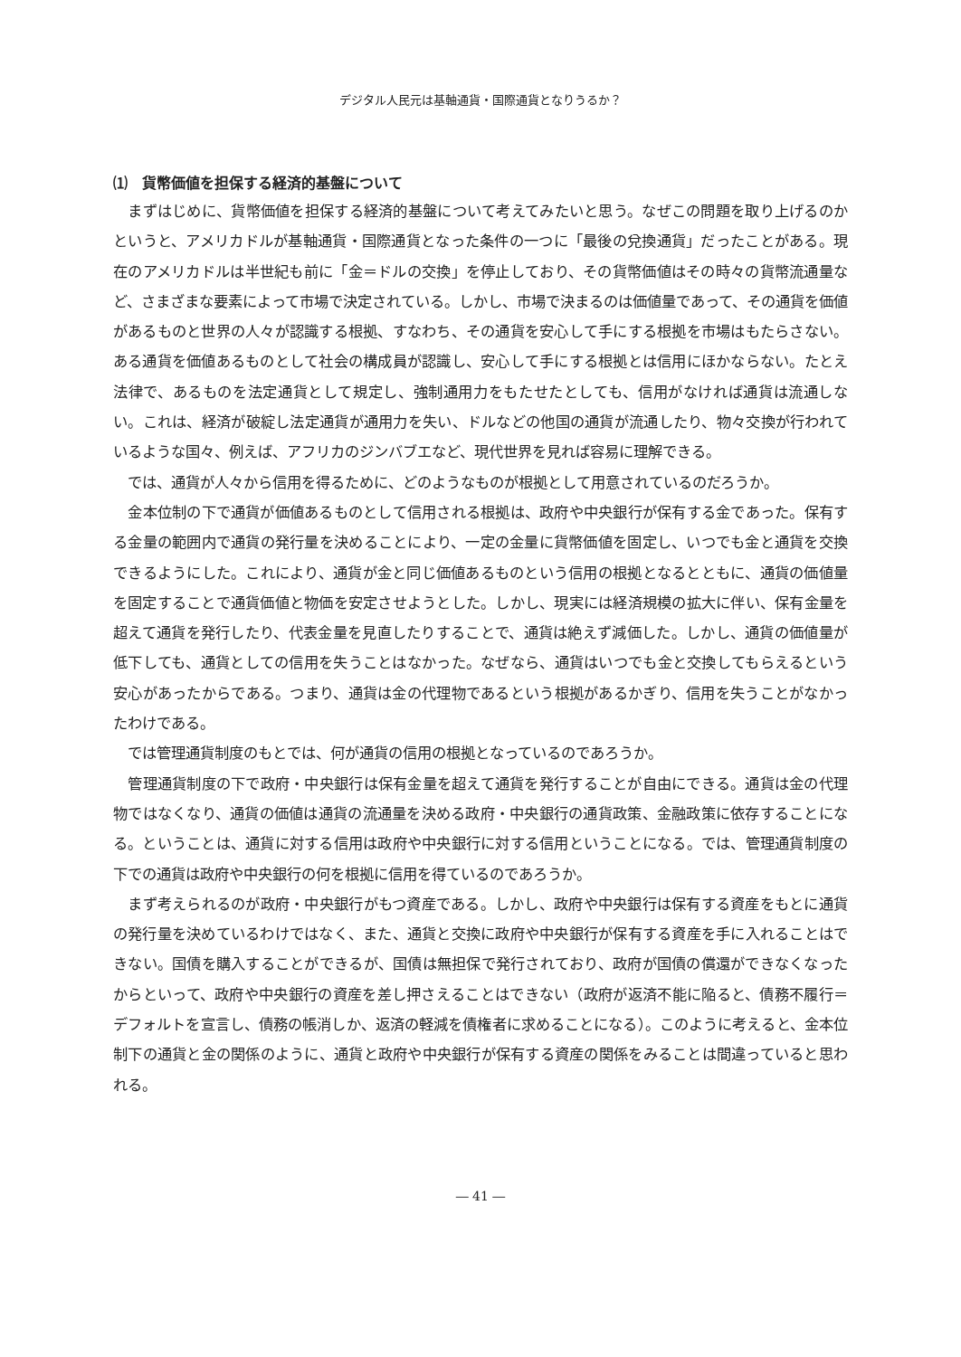デジタル人民元は基軸通貨・国際通貨となりうるか？
⑴　貨幣価値を担保する経済的基盤について
まずはじめに、貨幣価値を担保する経済的基盤について考えてみたいと思う。なぜこの問題を取り上げるのかというと、アメリカドルが基軸通貨・国際通貨となった条件の一つに「最後の兌換通貨」だったことがある。現在のアメリカドルは半世紀も前に「金＝ドルの交換」を停止しており、その貨幣価値はその時々の貨幣流通量など、さまざまな要素によって市場で決定されている。しかし、市場で決まるのは価値量であって、その通貨を価値があるものと世界の人々が認識する根拠、すなわち、その通貨を安心して手にする根拠を市場はもたらさない。ある通貨を価値あるものとして社会の構成員が認識し、安心して手にする根拠とは信用にほかならない。たとえ法律で、あるものを法定通貨として規定し、強制通用力をもたせたとしても、信用がなければ通貨は流通しない。これは、経済が破綻し法定通貨が通用力を失い、ドルなどの他国の通貨が流通したり、物々交換が行われているような国々、例えば、アフリカのジンバブエなど、現代世界を見れば容易に理解できる。
では、通貨が人々から信用を得るために、どのようなものが根拠として用意されているのだろうか。
金本位制の下で通貨が価値あるものとして信用される根拠は、政府や中央銀行が保有する金であった。保有する金量の範囲内で通貨の発行量を決めることにより、一定の金量に貨幣価値を固定し、いつでも金と通貨を交換できるようにした。これにより、通貨が金と同じ価値あるものという信用の根拠となるとともに、通貨の価値量を固定することで通貨価値と物価を安定させようとした。しかし、現実には経済規模の拡大に伴い、保有金量を超えて通貨を発行したり、代表金量を見直したりすることで、通貨は絶えず減価した。しかし、通貨の価値量が低下しても、通貨としての信用を失うことはなかった。なぜなら、通貨はいつでも金と交換してもらえるという安心があったからである。つまり、通貨は金の代理物であるという根拠があるかぎり、信用を失うことがなかったわけである。
では管理通貨制度のもとでは、何が通貨の信用の根拠となっているのであろうか。
管理通貨制度の下で政府・中央銀行は保有金量を超えて通貨を発行することが自由にできる。通貨は金の代理物ではなくなり、通貨の価値は通貨の流通量を決める政府・中央銀行の通貨政策、金融政策に依存することになる。ということは、通貨に対する信用は政府や中央銀行に対する信用ということになる。では、管理通貨制度の下での通貨は政府や中央銀行の何を根拠に信用を得ているのであろうか。
まず考えられるのが政府・中央銀行がもつ資産である。しかし、政府や中央銀行は保有する資産をもとに通貨の発行量を決めているわけではなく、また、通貨と交換に政府や中央銀行が保有する資産を手に入れることはできない。国債を購入することができるが、国債は無担保で発行されており、政府が国債の償還ができなくなったからといって、政府や中央銀行の資産を差し押さえることはできない（政府が返済不能に陥ると、債務不履行＝デフォルトを宣言し、債務の帳消しか、返済の軽減を債権者に求めることになる）。このように考えると、金本位制下の通貨と金の関係のように、通貨と政府や中央銀行が保有する資産の関係をみることは間違っていると思われる。
― 41 ―